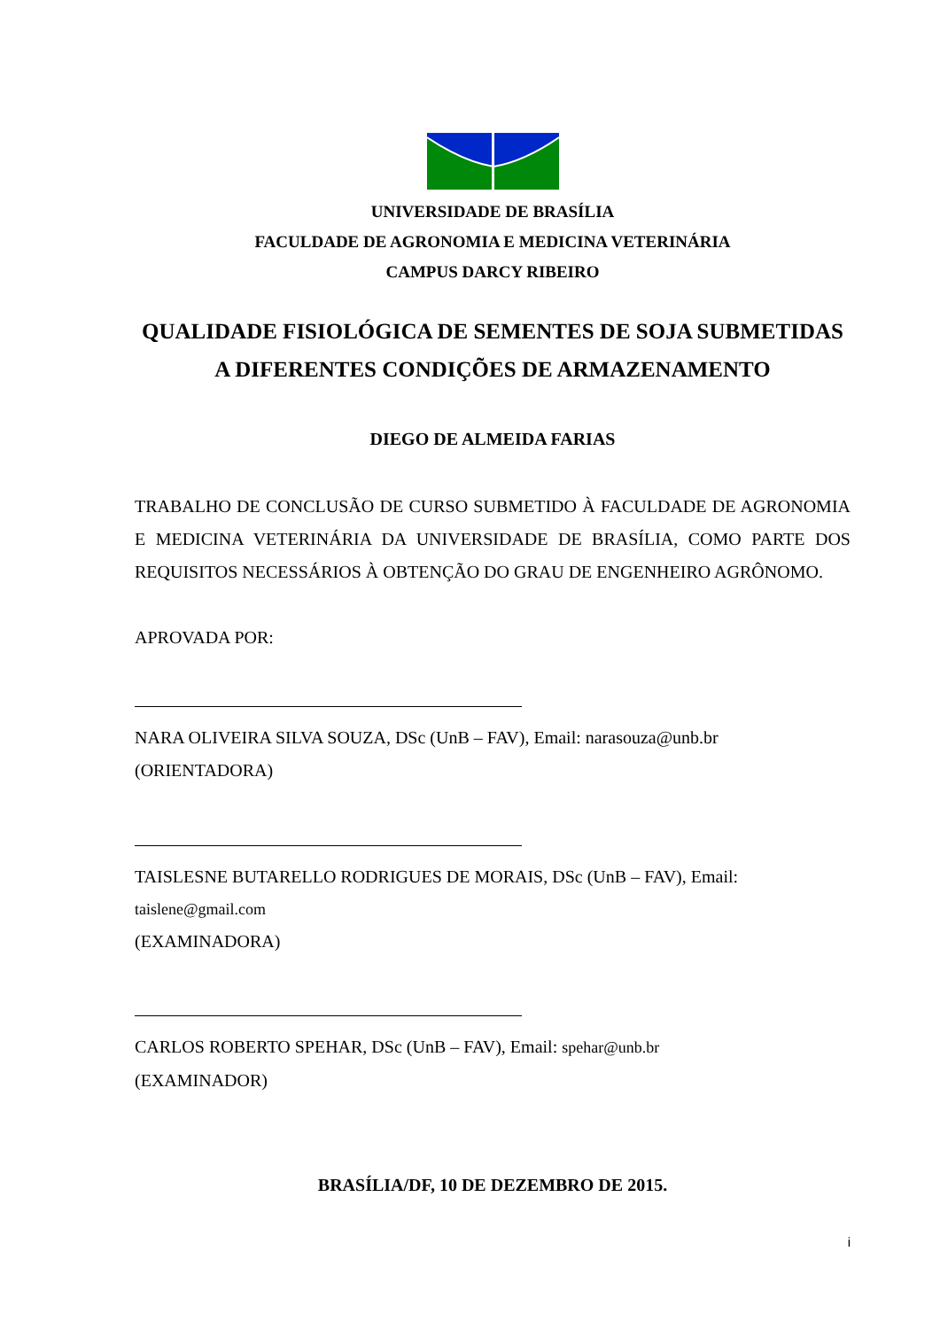UNIVERSIDADE DE BRASÍLIA
FACULDADE DE AGRONOMIA E MEDICINA VETERINÁRIA
CAMPUS DARCY RIBEIRO
QUALIDADE FISIOLÓGICA DE SEMENTES DE SOJA SUBMETIDAS A DIFERENTES CONDIÇÕES DE ARMAZENAMENTO
DIEGO DE ALMEIDA FARIAS
TRABALHO DE CONCLUSÃO DE CURSO SUBMETIDO À FACULDADE DE AGRONOMIA E MEDICINA VETERINÁRIA DA UNIVERSIDADE DE BRASÍLIA, COMO PARTE DOS REQUISITOS NECESSÁRIOS À OBTENÇÃO DO GRAU DE ENGENHEIRO AGRÔNOMO.
APROVADA POR:
NARA OLIVEIRA SILVA SOUZA, DSc (UnB – FAV), Email: narasouza@unb.br
(ORIENTADORA)
TAISLESNE BUTARELLO RODRIGUES DE MORAIS, DSc (UnB – FAV), Email:
taislene@gmail.com
(EXAMINADORA)
CARLOS ROBERTO SPEHAR, DSc (UnB – FAV), Email: spehar@unb.br
(EXAMINADOR)
BRASÍLIA/DF, 10 DE DEZEMBRO DE 2015.
i